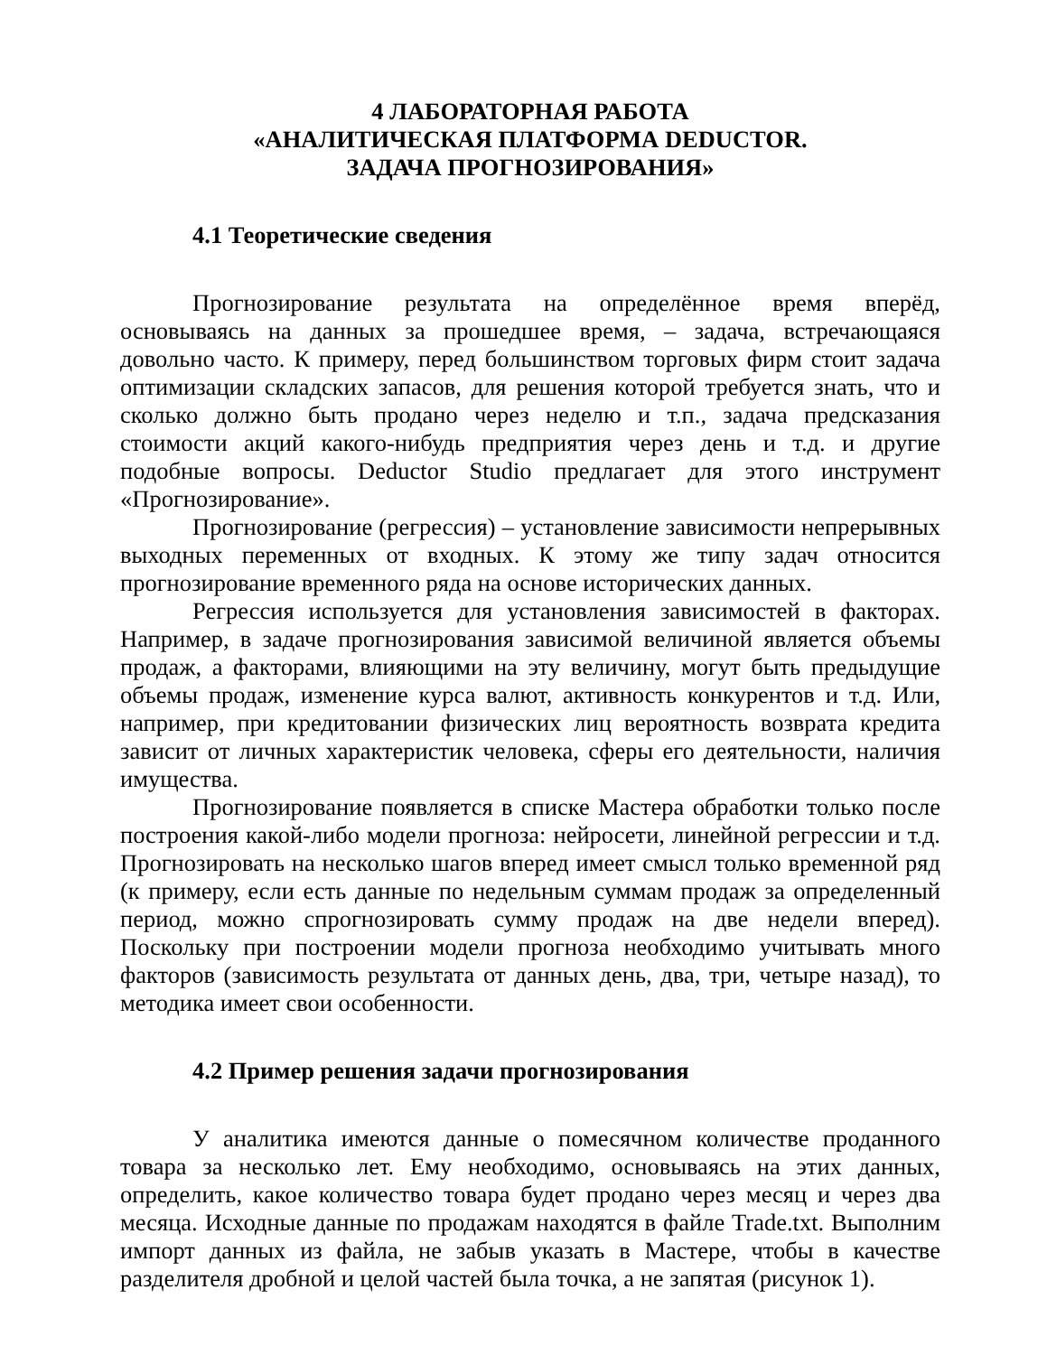4 ЛАБОРАТОРНАЯ РАБОТА
«АНАЛИТИЧЕСКАЯ ПЛАТФОРМА DEDUCTOR.
ЗАДАЧА ПРОГНОЗИРОВАНИЯ»
4.1 Теоретические сведения
Прогнозирование результата на определённое время вперёд, основываясь на данных за прошедшее время, – задача, встречающаяся довольно часто. К примеру, перед большинством торговых фирм стоит задача оптимизации складских запасов, для решения которой требуется знать, что и сколько должно быть продано через неделю и т.п., задача предсказания стоимости акций какого-нибудь предприятия через день и т.д. и другие подобные вопросы. Deductor Studio предлагает для этого инструмент «Прогнозирование».
Прогнозирование (регрессия) – установление зависимости непрерывных выходных переменных от входных. К этому же типу задач относится прогнозирование временного ряда на основе исторических данных.
Регрессия используется для установления зависимостей в факторах. Например, в задаче прогнозирования зависимой величиной является объемы продаж, а факторами, влияющими на эту величину, могут быть предыдущие объемы продаж, изменение курса валют, активность конкурентов и т.д. Или, например, при кредитовании физических лиц вероятность возврата кредита зависит от личных характеристик человека, сферы его деятельности, наличия имущества.
Прогнозирование появляется в списке Мастера обработки только после построения какой-либо модели прогноза: нейросети, линейной регрессии и т.д. Прогнозировать на несколько шагов вперед имеет смысл только временной ряд (к примеру, если есть данные по недельным суммам продаж за определенный период, можно спрогнозировать сумму продаж на две недели вперед). Поскольку при построении модели прогноза необходимо учитывать много факторов (зависимость результата от данных день, два, три, четыре назад), то методика имеет свои особенности.
4.2 Пример решения задачи прогнозирования
У аналитика имеются данные о помесячном количестве проданного товара за несколько лет. Ему необходимо, основываясь на этих данных, определить, какое количество товара будет продано через месяц и через два месяца. Исходные данные по продажам находятся в файле Trade.txt. Выполним импорт данных из файла, не забыв указать в Мастере, чтобы в качестве разделителя дробной и целой частей была точка, а не запятая (рисунок 1).